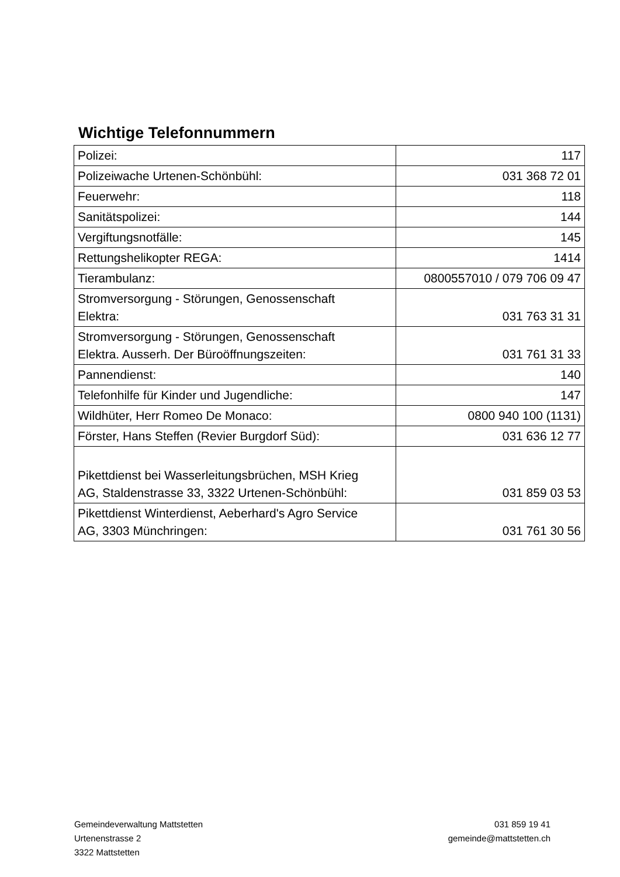Wichtige Telefonnummern
| Polizei: | 117 |
| Polizeiwache Urtenen-Schönbühl: | 031 368 72 01 |
| Feuerwehr: | 118 |
| Sanitätspolizei: | 144 |
| Vergiftungsnotfälle: | 145 |
| Rettungshelikopter REGA: | 1414 |
| Tierambulanz: | 0800557010 / 079 706 09 47 |
| Stromversorgung - Störungen, Genossenschaft Elektra: | 031 763 31 31 |
| Stromversorgung - Störungen, Genossenschaft Elektra. Ausserh. Der Büroöffnungszeiten: | 031 761 31 33 |
| Pannendienst: | 140 |
| Telefonhilfe für Kinder und Jugendliche: | 147 |
| Wildhüter, Herr Romeo De Monaco: | 0800 940 100 (1131) |
| Förster, Hans Steffen (Revier Burgdorf Süd): | 031 636 12 77 |
| Pikettdienst bei Wasserleitungsbrüchen, MSH Krieg AG, Staldenstrasse 33, 3322 Urtenen-Schönbühl: | 031 859 03 53 |
| Pikettdienst Winterdienst, Aeberhard's Agro Service AG, 3303 Münchringen: | 031 761 30 56 |
Gemeindeverwaltung Mattstetten
Urtenenstrasse 2
3322 Mattstetten
031 859 19 41
gemeinde@mattstetten.ch